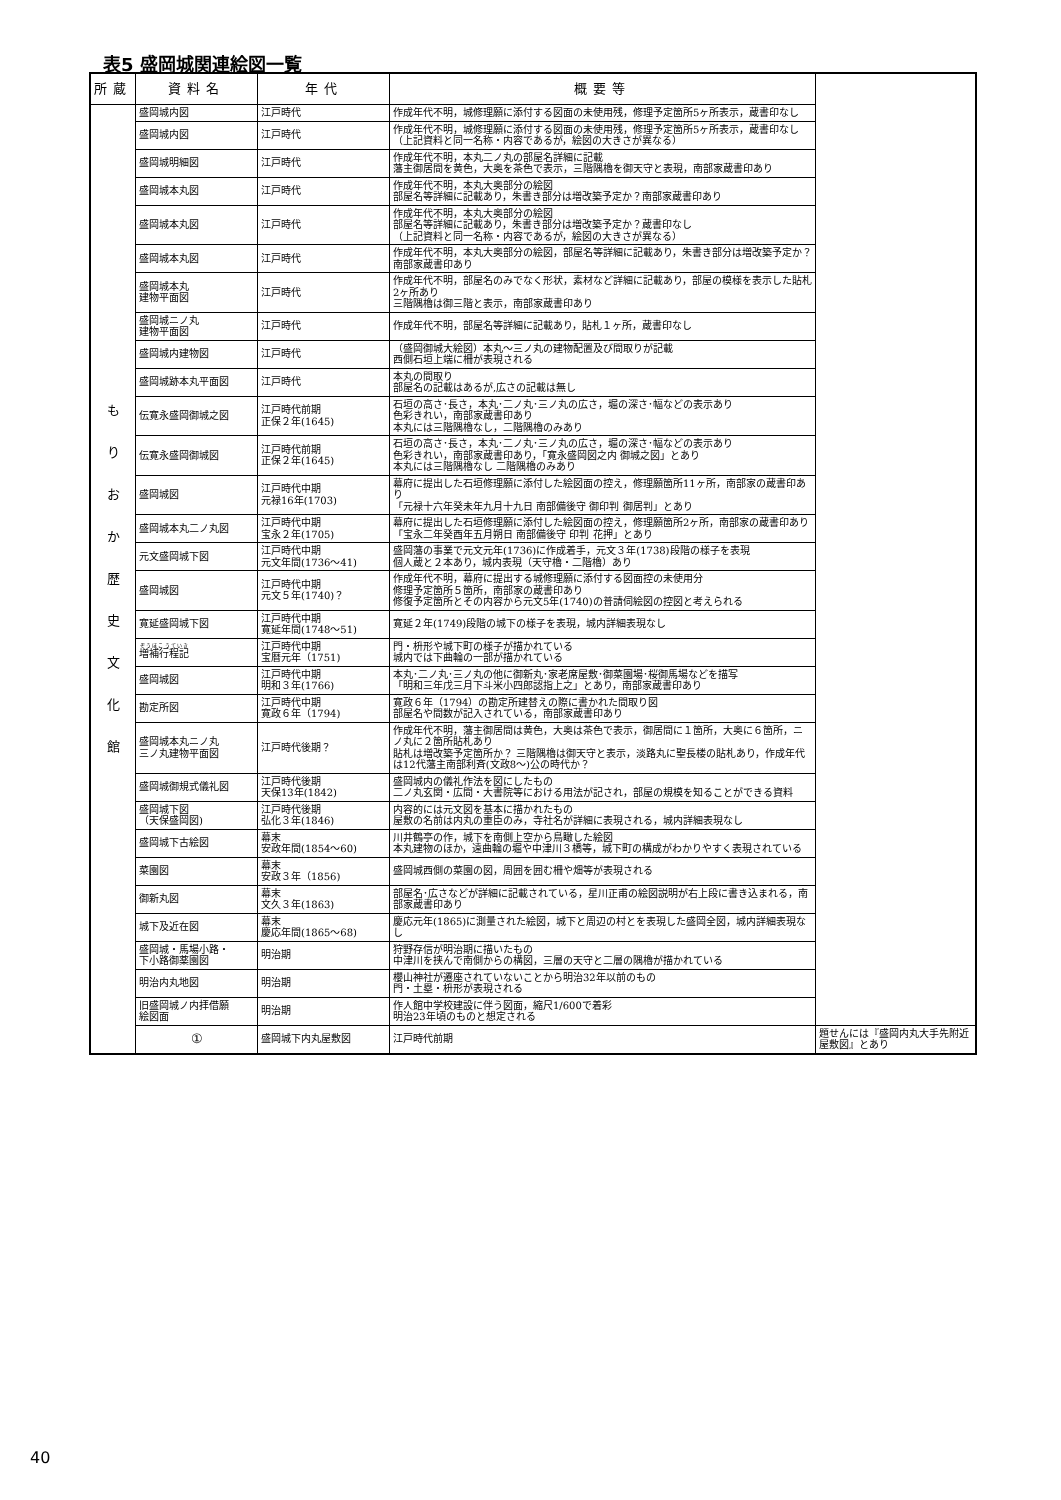表5 盛岡城関連絵図一覧
| 所蔵 | 資料名 | 年代 | 概要等 | |
| --- | --- | --- | --- | --- |
| も り お か 歴 史 文 化 館 | 盛岡城内図 | 江戸時代 | 作成年代不明，城修理願に添付する図面の未使用残，修理予定箇所5ヶ所表示，蔵書印なし | |
| | 盛岡城内図 | 江戸時代 | 作成年代不明，城修理願に添付する図面の未使用残，修理予定箇所5ヶ所表示，蔵書印なし （上記資料と同一名称・内容であるが，絵図の大きさが異なる） | |
| | 盛岡城明細図 | 江戸時代 | 作成年代不明，本丸二ノ丸の部屋名詳細に記載 藩主御居間を黄色，大奥を茶色で表示，三階隅櫓を御天守と表現，南部家蔵書印あり | |
| | 盛岡城本丸図 | 江戸時代 | 作成年代不明，本丸大奥部分の絵図 部屋名等詳細に記載あり，朱書き部分は増改築予定か？南部家蔵書印あり | |
| | 盛岡城本丸図 | 江戸時代 | 作成年代不明，本丸大奥部分の絵図 部屋名等詳細に記載あり，朱書き部分は増改築予定か？蔵書印なし （上記資料と同一名称・内容であるが，絵図の大きさが異なる） | |
| | 盛岡城本丸図 | 江戸時代 | 作成年代不明，本丸大奥部分の絵図，部屋名等詳細に記載あり，朱書き部分は増改築予定か？ 南部家蔵書印あり | |
| | 盛岡城本丸 建物平面図 | 江戸時代 | 作成年代不明，部屋名のみでなく形状，素材など詳細に記載あり，部屋の模様を表示した貼札2ヶ所あり 三階隅櫓は御三階と表示，南部家蔵書印あり | |
| | 盛岡城ニノ丸 建物平面図 | 江戸時代 | 作成年代不明，部屋名等詳細に記載あり，貼札１ヶ所，蔵書印なし | |
| | 盛岡城内建物図 | 江戸時代 | （盛岡御城大絵図）本丸～三ノ丸の建物配置及び間取りが記載 西側石垣上端に柵が表現される | |
| | 盛岡城跡本丸平面図 | 江戸時代 | 本丸の間取り 部屋名の記載はあるが,広さの記載は無し | |
| | 伝寛永盛岡御城之図 | 江戸時代前期 正保２年(1645) | 石垣の高さ･長さ，本丸･二ノ丸･三ノ丸の広さ，堀の深さ･幅などの表示あり 色彩きれい，南部家蔵書印あり 本丸には三階隅櫓なし，二階隅櫓のみあり | |
| | 伝寛永盛岡御城図 | 江戸時代前期 正保２年(1645) | 石垣の高さ･長さ，本丸･二ノ丸･三ノ丸の広さ，堀の深さ･幅などの表示あり 色彩きれい，南部家蔵書印あり，「寛永盛岡図之内 御城之図」とあり 本丸には三階隅櫓なし 二階隅櫓のみあり | |
| | 盛岡城図 | 江戸時代中期 元禄16年(1703) | 幕府に提出した石垣修理願に添付した絵図面の控え，修理願箇所11ヶ所，南部家の蔵書印あり 「元禄十六年癸未年九月十九日 南部備後守 御印判 御居判」とあり | |
| | 盛岡城本丸二ノ丸図 | 江戸時代中期 宝永２年(1705) | 幕府に提出した石垣修理願に添付した絵図面の控え，修理願箇所2ヶ所，南部家の蔵書印あり 「宝永二年癸酉年五月朔日 南部備後守 印判 花押」とあり | |
| | 元文盛岡城下図 | 江戸時代中期 元文年間(1736～41) | 盛岡藩の事業で元文元年(1736)に作成着手，元文３年(1738)段階の様子を表現 個人蔵と２本あり，城内表現（天守櫓・二階櫓）あり | |
| | 盛岡城図 | 江戸時代中期 元文５年(1740)？ | 作成年代不明，幕府に提出する城修理願に添付する図面控の未使用分 修理予定箇所５箇所，南部家の蔵書印あり 修復予定箇所とその内容から元文5年(1740)の普請伺絵図の控図と考えられる | |
| | 寛延盛岡城下図 | 江戸時代中期 寛延年間(1748～51) | 寛延２年(1749)段階の城下の様子を表現，城内詳細表現なし | |
| | 増補行程記 | 江戸時代中期 宝暦元年（1751) | 門・枡形や城下町の様子が描かれている 城内では下曲輪の一部が描かれている | |
| | 盛岡城図 | 江戸時代中期 明和３年(1766) | 本丸･二ノ丸･三ノ丸の他に御新丸･家老席屋敷･御菜園場･桜御馬場などを描写 「明和三年戊三月下斗米小四郎認指上之」とあり，南部家蔵書印あり | |
| | 勘定所図 | 江戸時代中期 寛政６年（1794) | 寛政６年（1794）の勘定所建替えの際に書かれた間取り図 部屋名や間数が記入されている，南部家蔵書印あり | |
| | 盛岡城本丸ニノ丸 三ノ丸建物平面図 | 江戸時代後期？ | 作成年代不明，藩主御居間は黄色，大奥は茶色で表示，御居間に１箇所，大奥に６箇所，ニノ丸に２箇所貼札あり 貼札は増改築予定箇所か？ 三階隅櫓は御天守と表示，淡路丸に聖長楼の貼札あり，作成年代は12代藩主南部利斉(文政8～)公の時代か？ | |
| | 盛岡城御規式儀礼図 | 江戸時代後期 天保13年(1842) | 盛岡城内の儀礼作法を図にしたもの 二ノ丸玄関・広間・大書院等における用法が記され，部屋の規模を知ることができる資料 | |
| | 盛岡城下図 （天保盛岡図) | 江戸時代後期 弘化３年(1846) | 内容的には元文図を基本に描かれたもの 屋敷の名前は内丸の重臣のみ，寺社名が詳細に表現される，城内詳細表現なし | |
| | 盛岡城下古絵図 | 幕末 安政年間(1854～60) | 川井鶴亭の作，城下を南側上空から鳥瞰した絵図 本丸建物のほか，遠曲輪の堀や中津川３橋等，城下町の構成がわかりやすく表現されている | |
| | 菜園図 | 幕末 安政３年（1856) | 盛岡城西側の菜園の図，周囲を囲む柵や畑等が表現される | |
| | 御新丸図 | 幕末 文久３年(1863) | 部屋名･広さなどが詳細に記載されている，星川正甫の絵図説明が右上段に書き込まれる，南部家蔵書印あり | |
| | 城下及近在図 | 幕末 慶応年間(1865～68) | 慶応元年(1865)に測量された絵図，城下と周辺の村とを表現した盛岡全図，城内詳細表現なし | |
| | 盛岡城・馬場小路・ 下小路御薬園図 | 明治期 | 狩野存信が明治期に描いたもの 中津川を挟んで南側からの構図，三層の天守と二層の隅櫓が描かれている | |
| | 明治内丸地図 | 明治期 | 櫻山神社が遷座されていないことから明治32年以前のもの 門・土塁・枡形が表現される | |
| | 旧盛岡城ノ内拝借願 絵図面 | 明治期 | 作人館中学校建設に伴う図面，縮尺1/600で着彩 明治23年頃のものと想定される | |
| | ① | 盛岡城下内丸屋敷図 | 江戸時代前期 | 題せんには『盛岡内丸大手先附近屋敷図』とあり |
40